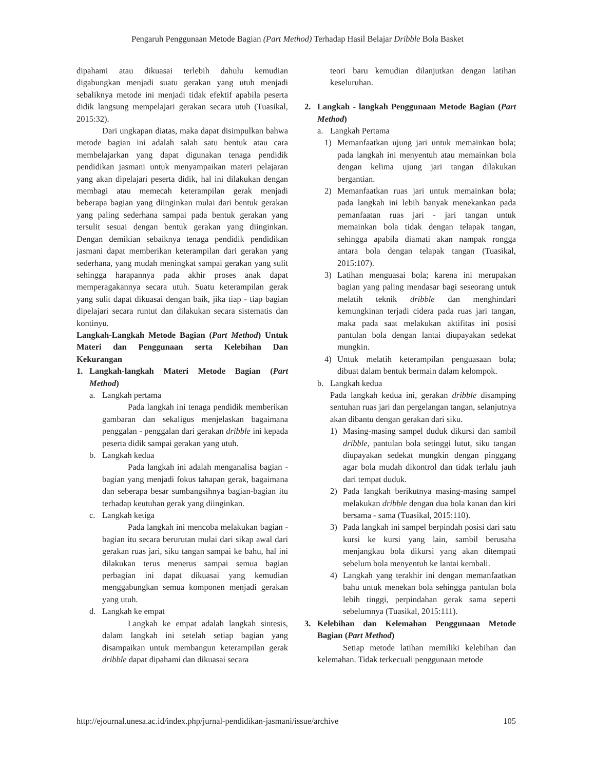Pengaruh Penggunaan Metode Bagian (Part Method) Terhadap Hasil Belajar Dribble Bola Basket
dipahami atau dikuasai terlebih dahulu kemudian digabungkan menjadi suatu gerakan yang utuh menjadi sebaliknya metode ini menjadi tidak efektif apabila peserta didik langsung mempelajari gerakan secara utuh (Tuasikal, 2015:32).
Dari ungkapan diatas, maka dapat disimpulkan bahwa metode bagian ini adalah salah satu bentuk atau cara membelajarkan yang dapat digunakan tenaga pendidik pendidikan jasmani untuk menyampaikan materi pelajaran yang akan dipelajari peserta didik, hal ini dilakukan dengan membagi atau memecah keterampilan gerak menjadi beberapa bagian yang diinginkan mulai dari bentuk gerakan yang paling sederhana sampai pada bentuk gerakan yang tersulit sesuai dengan bentuk gerakan yang diinginkan. Dengan demikian sebaiknya tenaga pendidik pendidikan jasmani dapat memberikan keterampilan dari gerakan yang sederhana, yang mudah meningkat sampai gerakan yang sulit sehingga harapannya pada akhir proses anak dapat memperagakannya secara utuh. Suatu keterampilan gerak yang sulit dapat dikuasai dengan baik, jika tiap - tiap bagian dipelajari secara runtut dan dilakukan secara sistematis dan kontinyu.
Langkah-Langkah Metode Bagian (Part Method) Untuk Materi dan Penggunaan serta Kelebihan Dan Kekurangan
1. Langkah-langkah Materi Metode Bagian (Part Method)
a. Langkah pertama
Pada langkah ini tenaga pendidik memberikan gambaran dan sekaligus menjelaskan bagaimana penggalan - penggalan dari gerakan dribble ini kepada peserta didik sampai gerakan yang utuh.
b. Langkah kedua
Pada langkah ini adalah menganalisa bagian - bagian yang menjadi fokus tahapan gerak, bagaimana dan seberapa besar sumbangsihnya bagian-bagian itu terhadap keutuhan gerak yang diinginkan.
c. Langkah ketiga
Pada langkah ini mencoba melakukan bagian - bagian itu secara berurutan mulai dari sikap awal dari gerakan ruas jari, siku tangan sampai ke bahu, hal ini dilakukan terus menerus sampai semua bagian perbagian ini dapat dikuasai yang kemudian menggabungkan semua komponen menjadi gerakan yang utuh.
d. Langkah ke empat
Langkah ke empat adalah langkah sintesis, dalam langkah ini setelah setiap bagian yang disampaikan untuk membangun keterampilan gerak dribble dapat dipahami dan dikuasai secara
teori baru kemudian dilanjutkan dengan latihan keseluruhan.
2. Langkah - langkah Penggunaan Metode Bagian (Part Method)
a. Langkah Pertama
1) Memanfaatkan ujung jari untuk memainkan bola; pada langkah ini menyentuh atau memainkan bola dengan kelima ujung jari tangan dilakukan bergantian.
2) Memanfaatkan ruas jari untuk memainkan bola; pada langkah ini lebih banyak menekankan pada pemanfaatan ruas jari - jari tangan untuk memainkan bola tidak dengan telapak tangan, sehingga apabila diamati akan nampak rongga antara bola dengan telapak tangan (Tuasikal, 2015:107).
3) Latihan menguasai bola; karena ini merupakan bagian yang paling mendasar bagi seseorang untuk melatih teknik dribble dan menghindari kemungkinan terjadi cidera pada ruas jari tangan, maka pada saat melakukan aktifitas ini posisi pantulan bola dengan lantai diupayakan sedekat mungkin.
4) Untuk melatih keterampilan penguasaan bola; dibuat dalam bentuk bermain dalam kelompok.
b. Langkah kedua
Pada langkah kedua ini, gerakan dribble disamping sentuhan ruas jari dan pergelangan tangan, selanjutnya akan dibantu dengan gerakan dari siku.
1) Masing-masing sampel duduk dikursi dan sambil dribble, pantulan bola setinggi lutut, siku tangan diupayakan sedekat mungkin dengan pinggang agar bola mudah dikontrol dan tidak terlalu jauh dari tempat duduk.
2) Pada langkah berikutnya masing-masing sampel melakukan dribble dengan dua bola kanan dan kiri bersama - sama (Tuasikal, 2015:110).
3) Pada langkah ini sampel berpindah posisi dari satu kursi ke kursi yang lain, sambil berusaha menjangkau bola dikursi yang akan ditempati sebelum bola menyentuh ke lantai kembali.
4) Langkah yang terakhir ini dengan memanfaatkan bahu untuk menekan bola sehingga pantulan bola lebih tinggi, perpindahan gerak sama seperti sebelumnya (Tuasikal, 2015:111).
3. Kelebihan dan Kelemahan Penggunaan Metode Bagian (Part Method)
Setiap metode latihan memiliki kelebihan dan kelemahan. Tidak terkecuali penggunaan metode
http://ejournal.unesa.ac.id/index.php/jurnal-pendidikan-jasmani/issue/archive 105